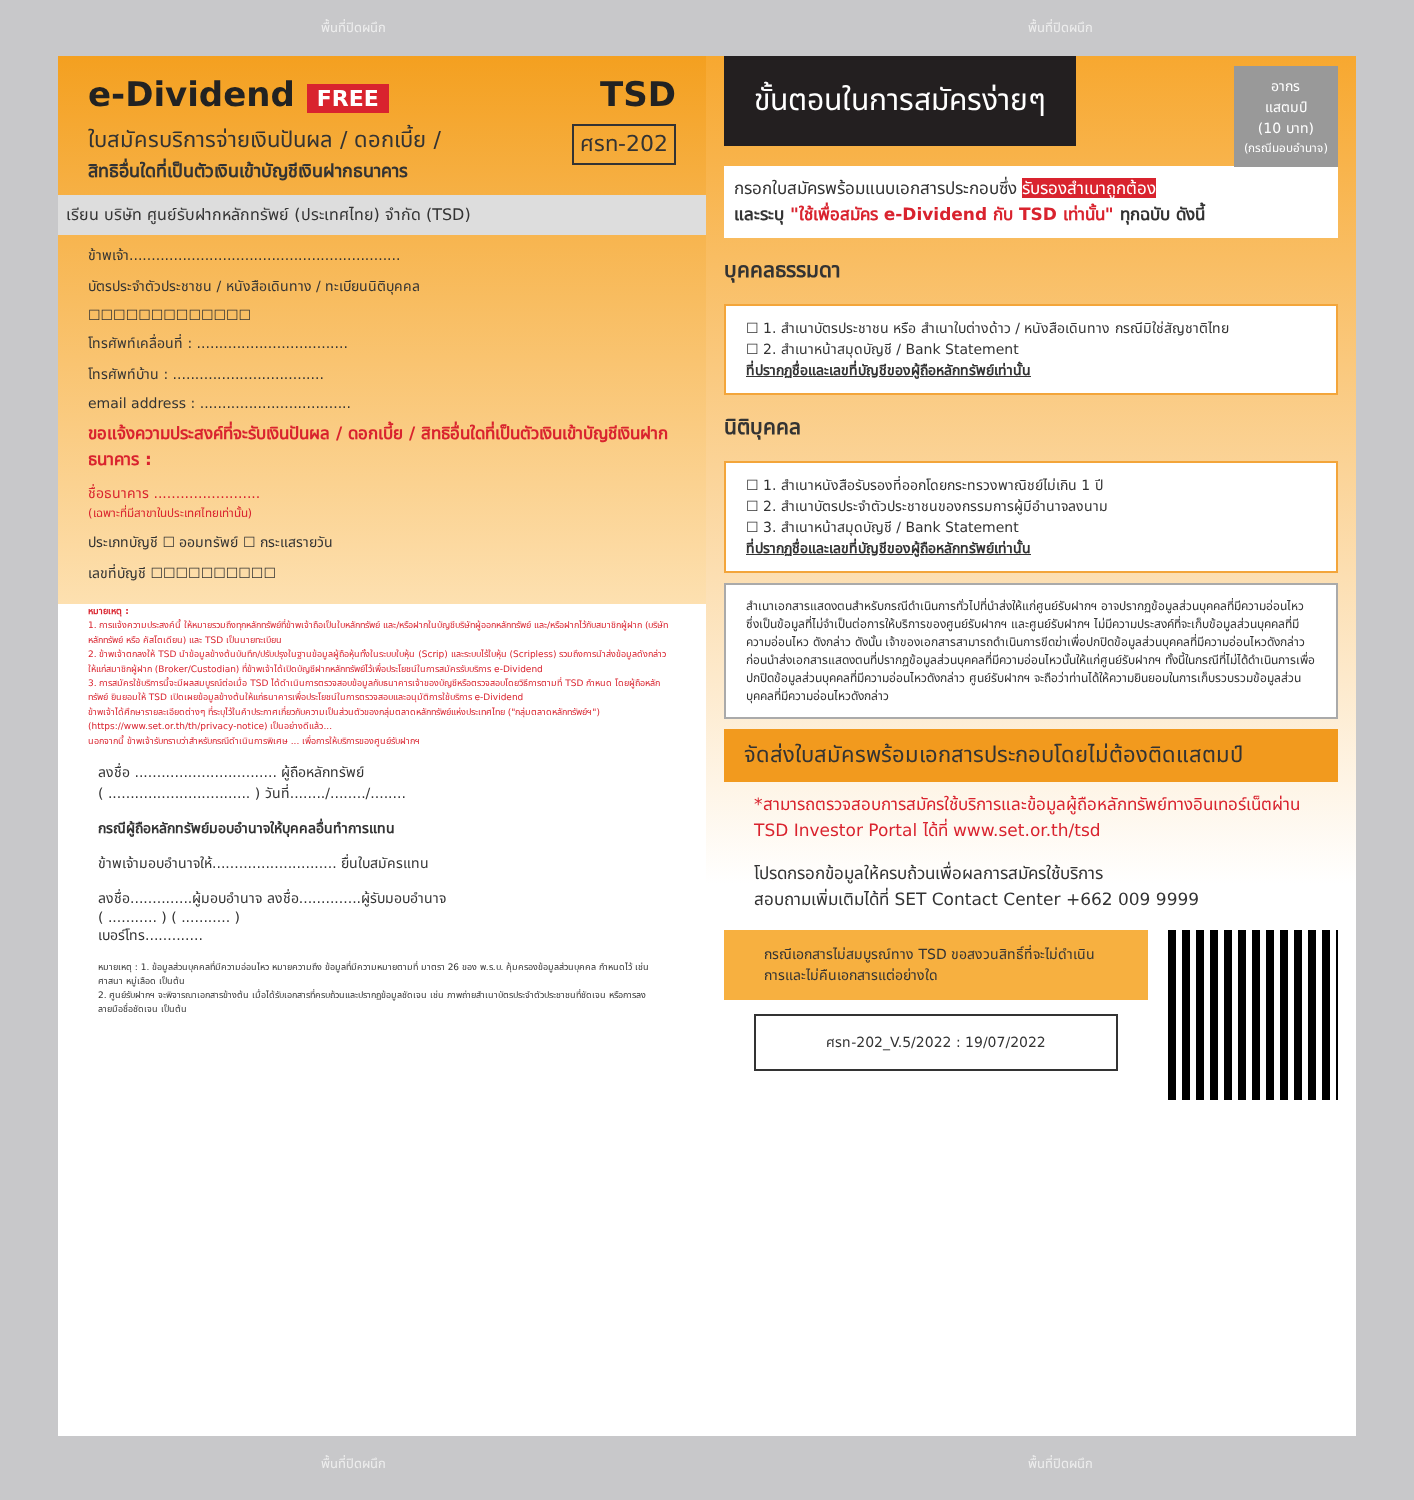พื้นที่ปิดผนึก พื้นที่ปิดผนึก
e-Dividend FREE TSD
ใบสมัครบริการจ่ายเงินปันผล / ดอกเบี้ย / ศรท-202
สิทธิอื่นใดที่เป็นตัวเงินเข้าบัญชีเงินฝากธนาคาร
เรียน บริษัท ศูนย์รับฝากหลักทรัพย์ (ประเทศไทย) จำกัด (TSD)
ข้าพเจ้า.............................................................
บัตรประจำตัวประชาชน / หนังสือเดินทาง / ทะเบียนนิติบุคคล
☐☐☐☐☐☐☐☐☐☐☐☐☐
โทรศัพท์เคลื่อนที่ : ..................................
โทรศัพท์บ้าน : ..................................
email address : ..................................
ขอแจ้งความประสงค์ที่จะรับเงินปันผล / ดอกเบี้ย / สิทธิอื่นใดที่เป็นตัวเงินเข้าบัญชีเงินฝากธนาคาร :
ชื่อธนาคาร ........................
(เฉพาะที่มีสาขาในประเทศไทยเท่านั้น)
ประเภทบัญชี ☐ ออมทรัพย์ ☐ กระแสรายวัน
เลขที่บัญชี ☐☐☐☐☐☐☐☐☐☐
หมายเหตุ :
1. การแจ้งความประสงค์นี้ ให้หมายรวมถึงทุกหลักทรัพย์ที่ข้าพเจ้าถือเป็นใบหลักทรัพย์ และ/หรือฝากในบัญชีบริษัทผู้ออกหลักทรัพย์ และ/หรือฝากไว้กับสมาชิกผู้ฝาก (บริษัทหลักทรัพย์ หรือ คัสโตเดียน) และ TSD เป็นนายทะเบียน
2. ข้าพเจ้าตกลงให้ TSD นำข้อมูลข้างต้นบันทึก/ปรับปรุงในฐานข้อมูลผู้ถือหุ้นทั้งในระบบใบหุ้น (Scrip) และระบบไร้ใบหุ้น (Scripless) รวมถึงการนำส่งข้อมูลดังกล่าว ให้แก่สมาชิกผู้ฝาก (Broker/Custodian) ที่ข้าพเจ้าได้เปิดบัญชีฝากหลักทรัพย์ไว้เพื่อประโยชน์ในการสมัครรับบริการ e-Dividend
3. การสมัครใช้บริการนี้จะมีผลสมบูรณ์ต่อเมื่อ TSD ได้ดำเนินการตรวจสอบข้อมูลกับธนาคารเจ้าของบัญชีหรือตรวจสอบโดยวิธีการตามที่ TSD กำหนด โดยผู้ถือหลักทรัพย์ ยินยอมให้ TSD เปิดเผยข้อมูลข้างต้นให้แก่ธนาคารเพื่อประโยชน์ในการตรวจสอบและอนุมัติการใช้บริการ e-Dividend
ข้าพเจ้าได้ศึกษารายละเอียดต่างๆ ที่ระบุไว้ในคำประกาศเกี่ยวกับความเป็นส่วนตัวของกลุ่มตลาดหลักทรัพย์แห่งประเทศไทย ("กลุ่มตลาดหลักทรัพย์ฯ") (https://www.set.or.th/th/privacy-notice) เป็นอย่างดีแล้ว...
นอกจากนี้ ข้าพเจ้ารับทราบว่าสำหรับกรณีดำเนินการพิเศษ ... เพื่อการให้บริการของศูนย์รับฝากฯ
ลงชื่อ ................................ ผู้ถือหลักทรัพย์
( ................................ ) วันที่......../......../........
กรณีผู้ถือหลักทรัพย์มอบอำนาจให้บุคคลอื่นทำการแทน
ข้าพเจ้ามอบอำนาจให้............................ ยื่นใบสมัครแทน
ลงชื่อ..............ผู้มอบอำนาจ ลงชื่อ..............ผู้รับมอบอำนาจ
( ........... ) ( ........... )
เบอร์โทร.............
หมายเหตุ : 1. ข้อมูลส่วนบุคคลที่มีความอ่อนไหว หมายความถึง ข้อมูลที่มีความหมายตามที่ มาตรา 26 ของ พ.ร.บ. คุ้มครองข้อมูลส่วนบุคคล กำหนดไว้ เช่น ศาสนา หมู่เลือด เป็นต้น
2. ศูนย์รับฝากฯ จะพิจารณาเอกสารข้างต้น เมื่อได้รับเอกสารที่ครบถ้วนและปรากฏข้อมูลชัดเจน เช่น ภาพถ่ายสำเนาบัตรประจำตัวประชาชนที่ชัดเจน หรือการลงลายมือชื่อชัดเจน เป็นต้น
ขั้นตอนในการสมัครง่ายๆ
อากร
แสตมป์
(10 บาท)
(กรณีมอบอำนาจ)
กรอกใบสมัครพร้อมแนบเอกสารประกอบซึ่ง รับรองสำเนาถูกต้อง
และระบุ "ใช้เพื่อสมัคร e-Dividend กับ TSD เท่านั้น" ทุกฉบับ ดังนี้
บุคคลธรรมดา
☐ 1. สำเนาบัตรประชาชน หรือ สำเนาใบต่างด้าว / หนังสือเดินทาง กรณีมิใช่สัญชาติไทย
☐ 2. สำเนาหน้าสมุดบัญชี / Bank Statement
ที่ปรากฏชื่อและเลขที่บัญชีของผู้ถือหลักทรัพย์เท่านั้น
นิติบุคคล
☐ 1. สำเนาหนังสือรับรองที่ออกโดยกระทรวงพาณิชย์ไม่เกิน 1 ปี
☐ 2. สำเนาบัตรประจำตัวประชาชนของกรรมการผู้มีอำนาจลงนาม
☐ 3. สำเนาหน้าสมุดบัญชี / Bank Statement
ที่ปรากฏชื่อและเลขที่บัญชีของผู้ถือหลักทรัพย์เท่านั้น
สำเนาเอกสารแสดงตนสำหรับกรณีดำเนินการทั่วไปที่นำส่งให้แก่ศูนย์รับฝากฯ อาจปรากฏข้อมูลส่วนบุคคลที่มีความอ่อนไหว ซึ่งเป็นข้อมูลที่ไม่จำเป็นต่อการให้บริการของศูนย์รับฝากฯ และศูนย์รับฝากฯ ไม่มีความประสงค์ที่จะเก็บข้อมูลส่วนบุคคลที่มีความอ่อนไหว ดังกล่าว ดังนั้น เจ้าของเอกสารสามารถดำเนินการขีดฆ่าเพื่อปกปิดข้อมูลส่วนบุคคลที่มีความอ่อนไหวดังกล่าวก่อนนำส่งเอกสารแสดงตนที่ปรากฏข้อมูลส่วนบุคคลที่มีความอ่อนไหวนั้นให้แก่ศูนย์รับฝากฯ ทั้งนี้ในกรณีที่ไม่ได้ดำเนินการเพื่อปกปิดข้อมูลส่วนบุคคลที่มีความอ่อนไหวดังกล่าว ศูนย์รับฝากฯ จะถือว่าท่านได้ให้ความยินยอมในการเก็บรวบรวมข้อมูลส่วนบุคคลที่มีความอ่อนไหวดังกล่าว
จัดส่งใบสมัครพร้อมเอกสารประกอบโดยไม่ต้องติดแสตมป์
*สามารถตรวจสอบการสมัครใช้บริการและข้อมูลผู้ถือหลักทรัพย์ทางอินเทอร์เน็ตผ่าน TSD Investor Portal ได้ที่ www.set.or.th/tsd
โปรดกรอกข้อมูลให้ครบถ้วนเพื่อผลการสมัครใช้บริการ
สอบถามเพิ่มเติมได้ที่ SET Contact Center +662 009 9999
กรณีเอกสารไม่สมบูรณ์ทาง TSD ขอสงวนสิทธิ์ที่จะไม่ดำเนินการและไม่คืนเอกสารแต่อย่างใด
ศรท-202_V.5/2022 : 19/07/2022
พื้นที่ปิดผนึก พื้นที่ปิดผนึก